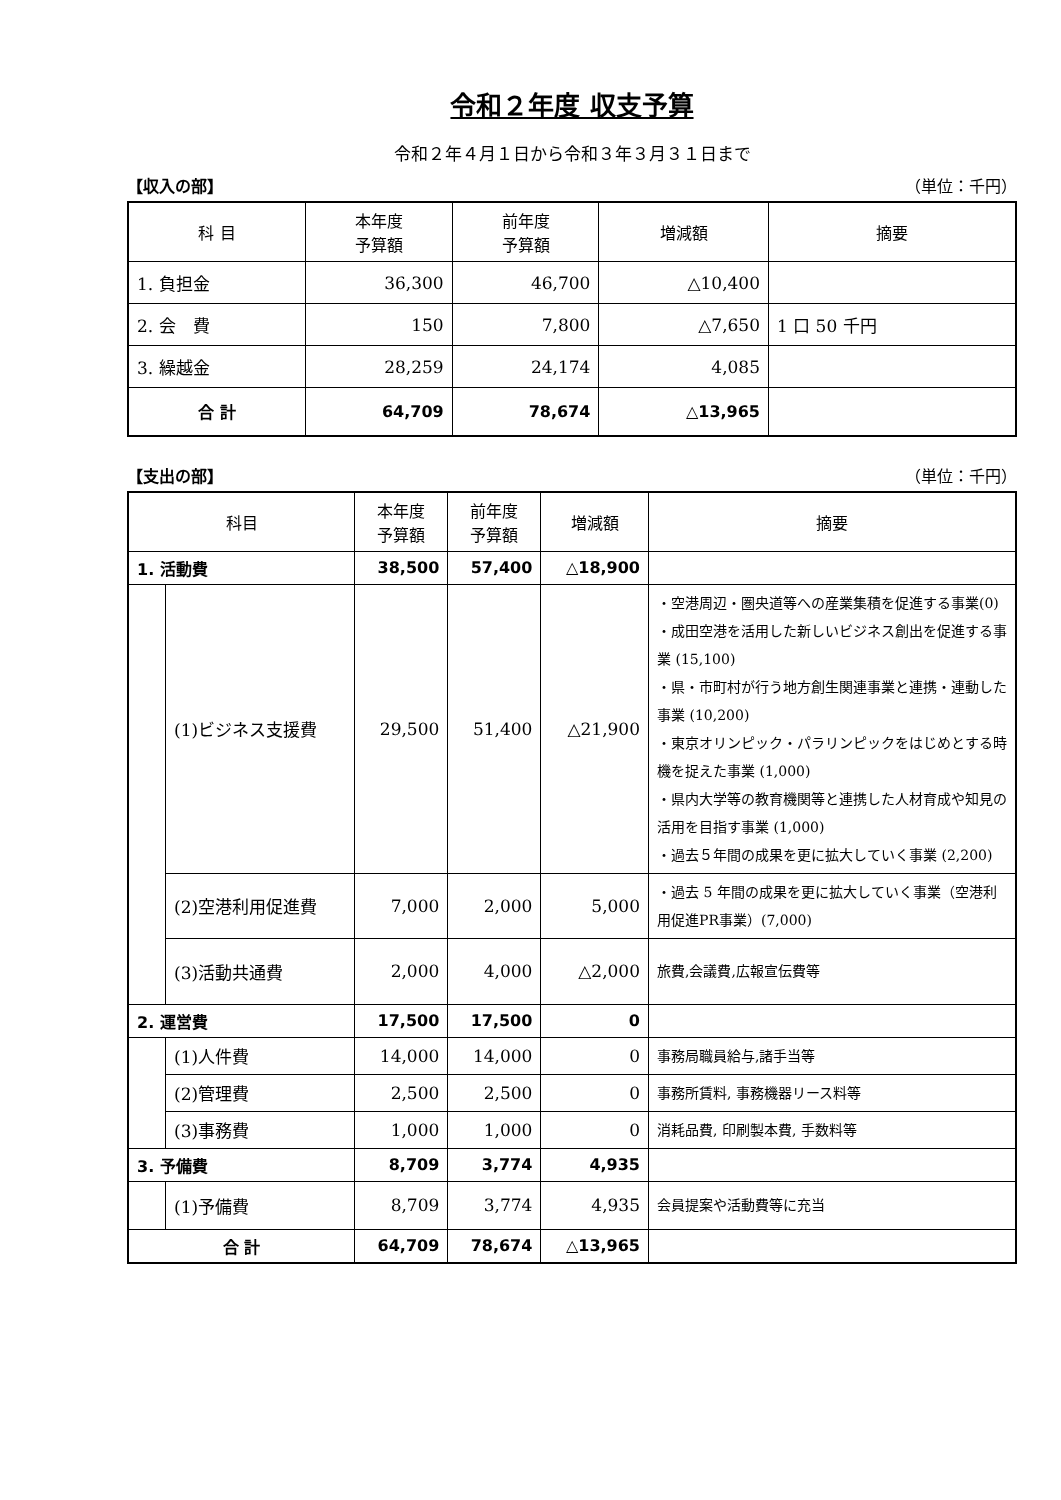令和２年度 収支予算
令和２年４月１日から令和３年３月３１日まで
【収入の部】 （単位：千円）
| 科 目 | 本年度 予算額 | 前年度 予算額 | 増減額 | 摘要 |
| --- | --- | --- | --- | --- |
| 1. 負担金 | 36,300 | 46,700 | △10,400 | |
| 2. 会 費 | 150 | 7,800 | △7,650 | 1 口 50 千円 |
| 3. 繰越金 | 28,259 | 24,174 | 4,085 | |
| 合 計 | 64,709 | 78,674 | △13,965 | |
【支出の部】 （単位：千円）
| 科目 | | 本年度 予算額 | 前年度 予算額 | 増減額 | 摘要 |
| --- | --- | --- | --- | --- | --- |
| 1. 活動費 | | 38,500 | 57,400 | △18,900 | |
| | (1)ビジネス支援費 | 29,500 | 51,400 | △21,900 | ・空港周辺・圏央道等への産業集積を促進する事業(0) ・成田空港を活用した新しいビジネス創出を促進する事業 (15,100) ・県・市町村が行う地方創生関連事業と連携・連動した事業 (10,200) ・東京オリンピック・パラリンピックをはじめとする時機を捉えた事業 (1,000) ・県内大学等の教育機関等と連携した人材育成や知見の活用を目指す事業 (1,000) ・過去５年間の成果を更に拡大していく事業 (2,200) |
| | (2)空港利用促進費 | 7,000 | 2,000 | 5,000 | ・過去 5 年間の成果を更に拡大していく事業（空港利用促進PR事業）(7,000) |
| | (3)活動共通費 | 2,000 | 4,000 | △2,000 | 旅費,会議費,広報宣伝費等 |
| 2. 運営費 | | 17,500 | 17,500 | 0 | |
| | (1)人件費 | 14,000 | 14,000 | 0 | 事務局職員給与,諸手当等 |
| | (2)管理費 | 2,500 | 2,500 | 0 | 事務所賃料, 事務機器リース料等 |
| | (3)事務費 | 1,000 | 1,000 | 0 | 消耗品費, 印刷製本費, 手数料等 |
| 3. 予備費 | | 8,709 | 3,774 | 4,935 | |
| | (1)予備費 | 8,709 | 3,774 | 4,935 | 会員提案や活動費等に充当 |
| 合 計 | | 64,709 | 78,674 | △13,965 | |